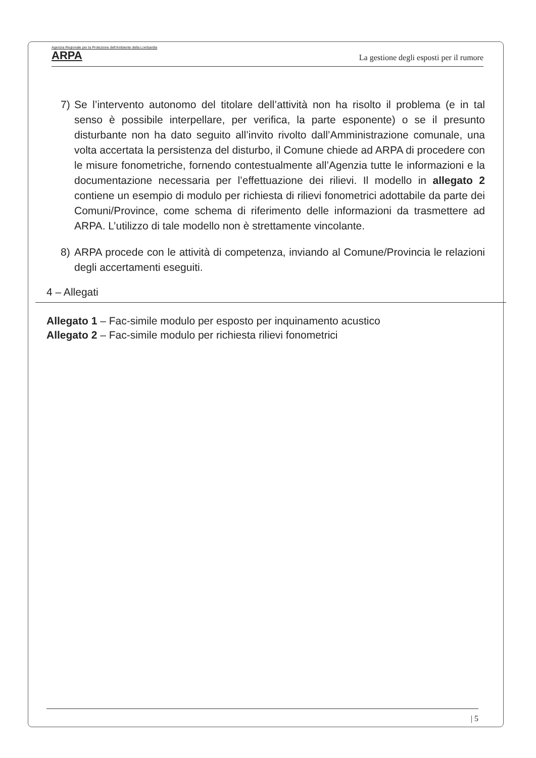Agenzia Regionale per la Protezione dell'Ambiente della Lombardia
ARPA
La gestione degli esposti per il rumore
7) Se l’intervento autonomo del titolare dell’attività non ha risolto il problema (e in tal senso è possibile interpellare, per verifica, la parte esponente) o se il presunto disturbante non ha dato seguito all’invito rivolto dall’Amministrazione comunale, una volta accertata la persistenza del disturbo, il Comune chiede ad ARPA di procedere con le misure fonometriche, fornendo contestualmente all’Agenzia tutte le informazioni e la documentazione necessaria per l’effettuazione dei rilievi. Il modello in allegato 2 contiene un esempio di modulo per richiesta di rilievi fonometrici adottabile da parte dei Comuni/Province, come schema di riferimento delle informazioni da trasmettere ad ARPA. L’utilizzo di tale modello non è strettamente vincolante.
8) ARPA procede con le attività di competenza, inviando al Comune/Provincia le relazioni degli accertamenti eseguiti.
4 – Allegati
Allegato 1 – Fac-simile modulo per esposto per inquinamento acustico
Allegato 2 – Fac-simile modulo per richiesta rilievi fonometrici
| 5